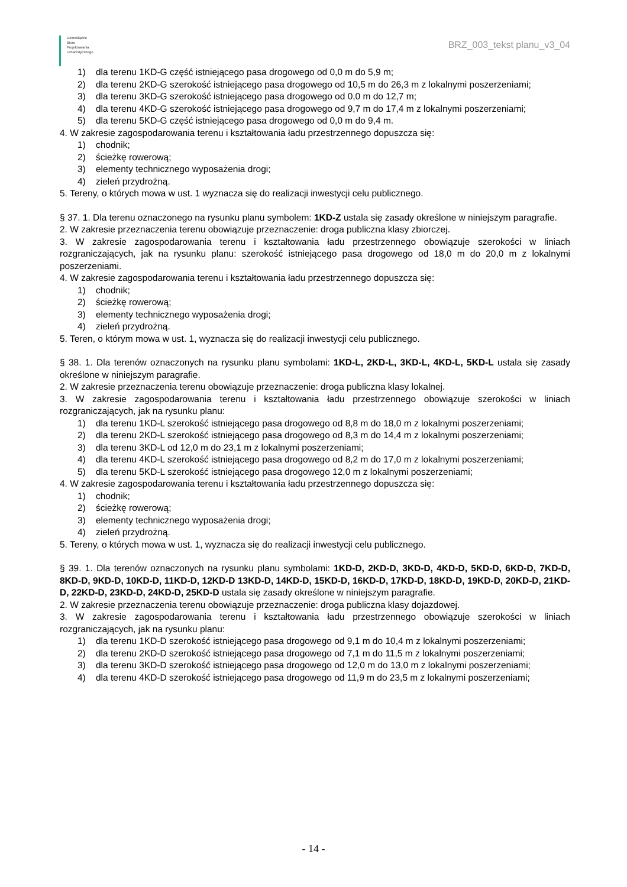Dolnośląskie
Biuro
Projektowania
Urbanistycznego
BRZ_003_tekst planu_v3_04
1) dla terenu 1KD-G część istniejącego pasa drogowego od 0,0 m do 5,9 m;
2) dla terenu 2KD-G szerokość istniejącego pasa drogowego od 10,5 m do 26,3 m z lokalnymi poszerzeniami;
3) dla terenu 3KD-G szerokość istniejącego pasa drogowego od 0,0 m do 12,7 m;
4) dla terenu 4KD-G szerokość istniejącego pasa drogowego od 9,7 m do 17,4 m z lokalnymi poszerzeniami;
5) dla terenu 5KD-G część istniejącego pasa drogowego od 0,0 m do 9,4 m.
4. W zakresie zagospodarowania terenu i kształtowania ładu przestrzennego dopuszcza się:
1) chodnik;
2) ścieżkę rowerową;
3) elementy technicznego wyposażenia drogi;
4) zieleń przydrożną.
5. Tereny, o których mowa w ust. 1 wyznacza się do realizacji inwestycji celu publicznego.
§ 37. 1. Dla terenu oznaczonego na rysunku planu symbolem: 1KD-Z ustala się zasady określone w niniejszym paragrafie.
2. W zakresie przeznaczenia terenu obowiązuje przeznaczenie: droga publiczna klasy zbiorczej.
3. W zakresie zagospodarowania terenu i kształtowania ładu przestrzennego obowiązuje szerokości w liniach rozgraniczających, jak na rysunku planu: szerokość istniejącego pasa drogowego od 18,0 m do 20,0 m z lokalnymi poszerzeniami.
4. W zakresie zagospodarowania terenu i kształtowania ładu przestrzennego dopuszcza się:
1) chodnik;
2) ścieżkę rowerową;
3) elementy technicznego wyposażenia drogi;
4) zieleń przydrożną.
5. Teren, o którym mowa w ust. 1, wyznacza się do realizacji inwestycji celu publicznego.
§ 38. 1. Dla terenów oznaczonych na rysunku planu symbolami: 1KD-L, 2KD-L, 3KD-L, 4KD-L, 5KD-L ustala się zasady określone w niniejszym paragrafie.
2. W zakresie przeznaczenia terenu obowiązuje przeznaczenie: droga publiczna klasy lokalnej.
3. W zakresie zagospodarowania terenu i kształtowania ładu przestrzennego obowiązuje szerokości w liniach rozgraniczających, jak na rysunku planu:
1) dla terenu 1KD-L szerokość istniejącego pasa drogowego od 8,8 m do 18,0 m z lokalnymi poszerzeniami;
2) dla terenu 2KD-L szerokość istniejącego pasa drogowego od 8,3 m do 14,4 m z lokalnymi poszerzeniami;
3) dla terenu 3KD-L od 12,0 m do 23,1 m z lokalnymi poszerzeniami;
4) dla terenu 4KD-L szerokość istniejącego pasa drogowego od 8,2 m do 17,0 m z lokalnymi poszerzeniami;
5) dla terenu 5KD-L szerokość istniejącego pasa drogowego 12,0 m z lokalnymi poszerzeniami;
4. W zakresie zagospodarowania terenu i kształtowania ładu przestrzennego dopuszcza się:
1) chodnik;
2) ścieżkę rowerową;
3) elementy technicznego wyposażenia drogi;
4) zieleń przydrożną.
5. Tereny, o których mowa w ust. 1, wyznacza się do realizacji inwestycji celu publicznego.
§ 39. 1. Dla terenów oznaczonych na rysunku planu symbolami: 1KD-D, 2KD-D, 3KD-D, 4KD-D, 5KD-D, 6KD-D, 7KD-D, 8KD-D, 9KD-D, 10KD-D, 11KD-D, 12KD-D 13KD-D, 14KD-D, 15KD-D, 16KD-D, 17KD-D, 18KD-D, 19KD-D, 20KD-D, 21KD-D, 22KD-D, 23KD-D, 24KD-D, 25KD-D ustala się zasady określone w niniejszym paragrafie.
2. W zakresie przeznaczenia terenu obowiązuje przeznaczenie: droga publiczna klasy dojazdowej.
3. W zakresie zagospodarowania terenu i kształtowania ładu przestrzennego obowiązuje szerokości w liniach rozgraniczających, jak na rysunku planu:
1) dla terenu 1KD-D szerokość istniejącego pasa drogowego od 9,1 m do 10,4 m z lokalnymi poszerzeniami;
2) dla terenu 2KD-D szerokość istniejącego pasa drogowego od 7,1 m do 11,5 m z lokalnymi poszerzeniami;
3) dla terenu 3KD-D szerokość istniejącego pasa drogowego od 12,0 m do 13,0 m z lokalnymi poszerzeniami;
4) dla terenu 4KD-D szerokość istniejącego pasa drogowego od 11,9 m do 23,5 m z lokalnymi poszerzeniami;
- 14 -